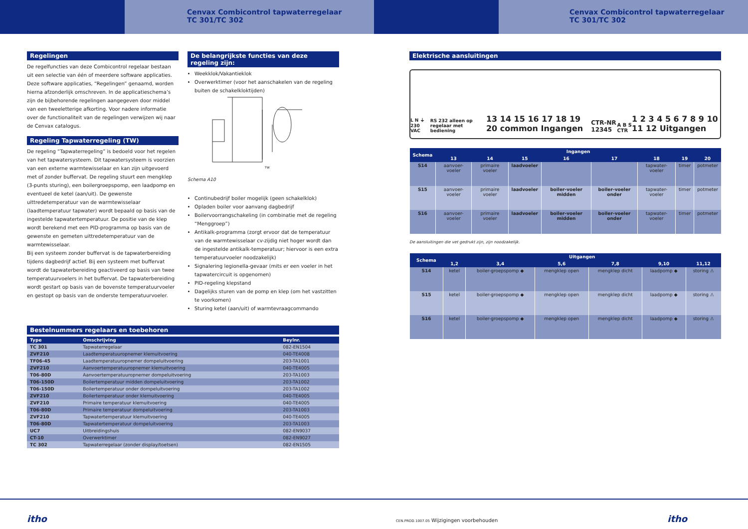Cenvax Combicontrol tapwaterregelaar
TC 301/TC 302
Cenvax Combicontrol tapwaterregelaar
TC 301/TC 302
Regelingen
De regelfuncties van deze Combicontrol regelaar bestaan uit een selectie van één of meerdere software applicaties. Deze software applicaties, “Regelingen” genaamd, worden hierna afzonderlijk omschreven. In de applicatieschema’s zijn de bijbehorende regelingen aangegeven door middel van een tweeletterige afkorting. Voor nadere informatie over de functionaliteit van de regelingen verwijzen wij naar de Cenvax catalogus.
Regeling Tapwaterregeling (TW)
De regeling “Tapwaterregeling” is bedoeld voor het regelen van het tapwatersysteem. Dit tapwatersysteem is voorzien van een externe warmtewisselaar en kan zijn uitgevoerd met of zonder buffervat. De regeling stuurt een mengklep (3-punts sturing), een boilergroepspomp, een laadpomp en eventueel de ketel (aan/uit). De gewenste uittredetemperatuur van de warmtewisselaar (laadtemperatuur tapwater) wordt bepaald op basis van de ingestelde tapwatertemperatuur. De positie van de klep wordt berekend met een PID-programma op basis van de gewenste en gemeten uittredetemperatuur van de warmtewisselaar.
Bij een systeem zonder buffervat is de tapwaterbereiding tijdens dagbedrijf actief. Bij een systeem met buffervat wordt de tapwaterbereiding geactiveerd op basis van twee temperatuurvoelers in het buffervat. De tapwaterbereiding wordt gestart op basis van de bovenste temperatuurvoeler en gestopt op basis van de onderste temperatuurvoeler.
De belangrijkste functies van deze regeling zijn:
Weekklok/Vakantieklok
Overwerktimer (voor het aanschakelen van de regeling buiten de schakelkloktijden)
TW
Schema A10
Continubedrijf boiler mogelijk (geen schakelklok)
Opladen boiler voor aanvang dagbedrijf
Boilervoorrangschakeling (in combinatie met de regeling “Menggroep”)
Antikalk-programma (zorgt ervoor dat de temperatuur van de warmtewisselaar cv-zijdig niet hoger wordt dan de ingestelde antikalk-temperatuur; hiervoor is een extra temperatuurvoeler noodzakelijk)
Signalering legionella-gevaar (mits er een voeler in het tapwatercircuit is opgenomen)
PID-regeling klepstand
Dagelijks sturen van de pomp en klep (om het vastzitten te voorkomen)
Sturing ketel (aan/uit) of warmtevraagcommando
Bestelnummers regelaars en toebehoren
| Type | Omschrijving | Beylnr. |
| --- | --- | --- |
| TC 301 | Tapwaterregelaar | 082-EN1504 |
| ZVF210 | Laadtemperatuuropnemer klemuitvoering | 040-TE4008 |
| TF06-45 | Laadtemperatuuropnemer dompeluitvoering | 203-TA1001 |
| ZVF210 | Aanvoertemperatuuropnemer klemuitvoering | 040-TE4005 |
| T06-80D | Aanvoertemperatuuropnemer dompeluitvoering | 203-TA1003 |
| T06-150D | Boilertemperatuur midden dompeluitvoering | 203-TA1002 |
| T06-150D | Boilertemperatuur onder dompeluitvoering | 203-TA1002 |
| ZVF210 | Boilertemperatuur onder klemuitvoering | 040-TE4005 |
| ZVF210 | Primaire temperatuur klemuitvoering | 040-TE4005 |
| T06-80D | Primaire temperatuur dompeluitvoering | 203-TA1003 |
| ZVF210 | Tapwatertemperatuur klemuitvoering | 040-TE4005 |
| T06-80D | Tapwatertemperatuur dompeluitvoering | 203-TA1003 |
| UC7 | Uitbreidingshuis | 082-EN9037 |
| CT-10 | Overwerktimer | 082-EN9027 |
| TC 302 | Tapwaterregelaar (zonder display/toetsen) | 082-EN1505 |
Elektrische aansluitingen
L N ⏚ 230 VAC RS 232 alleen op regelaar met bediening 13 14 15 16 17 18 19 20 common Ingangen CTR-NR 12345 A B S CTR 1 2 3 4 5 6 7 8 9 10 11 12 Uitgangen
| Schema | Ingangen | | | | | | | |
| --- | --- | --- | --- | --- | --- | --- | --- | --- |
| | 13 | 14 | 15 | 16 | 17 | 18 | 19 | 20 |
| S14 | aanvoer-voeler | primaire voeler | laadvoeler | | | tapwater-voeler | timer | potmeter |
| S15 | aanvoer-voeler | primaire voeler | laadvoeler | boiler-voeler midden | boiler-voeler onder | tapwater-voeler | timer | potmeter |
| S16 | aanvoer-voeler | primaire voeler | laadvoeler | boiler-voeler midden | boiler-voeler onder | tapwater-voeler | timer | potmeter |
De aansluitingen die vet gedrukt zijn, zijn noodzakelijk.
| Schema | Uitgangen | | | | | |
| --- | --- | --- | --- | --- | --- | --- |
| | 1,2 | 3,4 | 5,6 | 7,8 | 9,10 | 11,12 |
| S14 | ketel | boiler-groepspomp ◆ | mengklep open | mengklep dicht | laadpomp ◆ | storing ⚠ |
| S15 | ketel | boiler-groepspomp ◆ | mengklep open | mengklep dicht | laadpomp ◆ | storing ⚠ |
| S16 | ketel | boiler-groepspomp ◆ | mengklep open | mengklep dicht | laadpomp ◆ | storing ⚠ |
itho CEN.PROD.1007.05 Wijzigingen voorbehouden itho